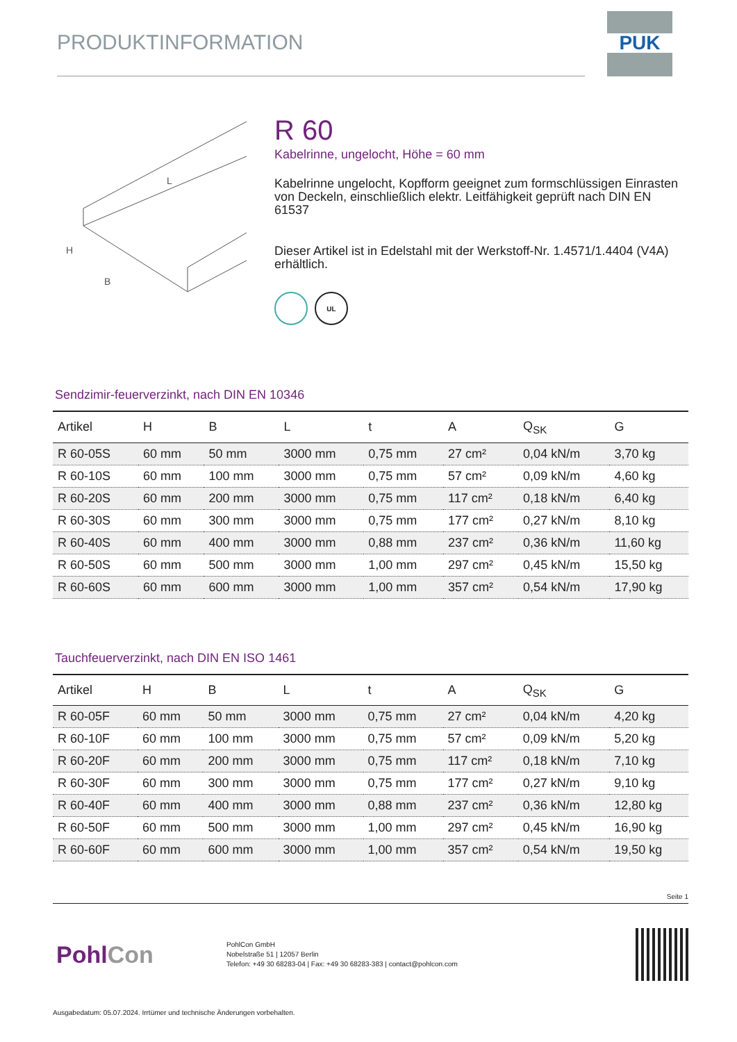PRODUKTINFORMATION
PUK
L
H
B
R 60
Kabelrinne, ungelocht, Höhe = 60 mm
Kabelrinne ungelocht, Kopfform geeignet zum formschlüssigen Einrasten von Deckeln, einschließlich elektr. Leitfähigkeit geprüft nach DIN EN 61537
Dieser Artikel ist in Edelstahl mit der Werkstoff-Nr. 1.4571/1.4404 (V4A) erhältlich.
UL
Sendzimir-feuerverzinkt, nach DIN EN 10346
| Artikel | H | B | L | t | A | Q<sub>SK</sub> | G |
| --- | --- | --- | --- | --- | --- | --- | --- |
| R 60-05S | 60 mm | 50 mm | 3000 mm | 0,75 mm | 27 cm² | 0,04 kN/m | 3,70 kg |
| R 60-10S | 60 mm | 100 mm | 3000 mm | 0,75 mm | 57 cm² | 0,09 kN/m | 4,60 kg |
| R 60-20S | 60 mm | 200 mm | 3000 mm | 0,75 mm | 117 cm² | 0,18 kN/m | 6,40 kg |
| R 60-30S | 60 mm | 300 mm | 3000 mm | 0,75 mm | 177 cm² | 0,27 kN/m | 8,10 kg |
| R 60-40S | 60 mm | 400 mm | 3000 mm | 0,88 mm | 237 cm² | 0,36 kN/m | 11,60 kg |
| R 60-50S | 60 mm | 500 mm | 3000 mm | 1,00 mm | 297 cm² | 0,45 kN/m | 15,50 kg |
| R 60-60S | 60 mm | 600 mm | 3000 mm | 1,00 mm | 357 cm² | 0,54 kN/m | 17,90 kg |
Tauchfeuerverzinkt, nach DIN EN ISO 1461
| Artikel | H | B | L | t | A | Q<sub>SK</sub> | G |
| --- | --- | --- | --- | --- | --- | --- | --- |
| R 60-05F | 60 mm | 50 mm | 3000 mm | 0,75 mm | 27 cm² | 0,04 kN/m | 4,20 kg |
| R 60-10F | 60 mm | 100 mm | 3000 mm | 0,75 mm | 57 cm² | 0,09 kN/m | 5,20 kg |
| R 60-20F | 60 mm | 200 mm | 3000 mm | 0,75 mm | 117 cm² | 0,18 kN/m | 7,10 kg |
| R 60-30F | 60 mm | 300 mm | 3000 mm | 0,75 mm | 177 cm² | 0,27 kN/m | 9,10 kg |
| R 60-40F | 60 mm | 400 mm | 3000 mm | 0,88 mm | 237 cm² | 0,36 kN/m | 12,80 kg |
| R 60-50F | 60 mm | 500 mm | 3000 mm | 1,00 mm | 297 cm² | 0,45 kN/m | 16,90 kg |
| R 60-60F | 60 mm | 600 mm | 3000 mm | 1,00 mm | 357 cm² | 0,54 kN/m | 19,50 kg |
Seite 1
PohlCon
PohlCon GmbH
Nobelstraße 51 | 12057 Berlin
Telefon: +49 30 68283-04 | Fax: +49 30 68283-383 | contact@pohlcon.com
Ausgabedatum: 05.07.2024. Irrtümer und technische Änderungen vorbehalten.